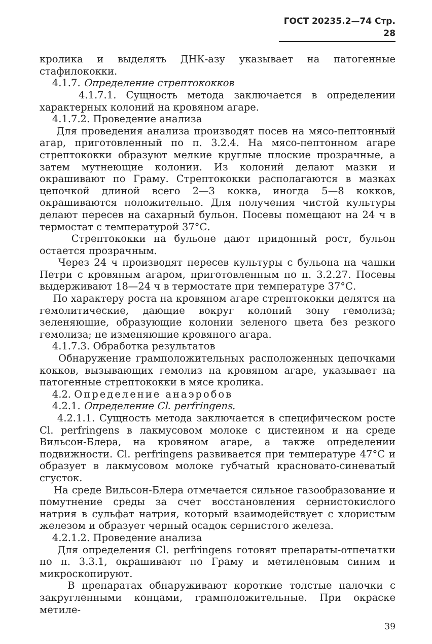ГОСТ 20235.2—74 Стр. 28
кролика и выделять ДНК-азу указывает на патогенные стафилококки.
4.1.7. Определение стрептококков
4.1.7.1. Сущность метода заключается в определении характерных колоний на кровяном агаре.
4.1.7.2. Проведение анализа
Для проведения анализа производят посев на мясо-пептонный агар, приготовленный по п. 3.2.4. На мясо-пептонном агаре стрептококки образуют мелкие круглые плоские прозрачные, а затем мутнеющие колонии. Из колоний делают мазки и окрашивают по Граму. Стрептококки располагаются в мазках цепочкой длиной всего 2—3 кокка, иногда 5—8 кокков, окрашиваются положительно. Для получения чистой культуры делают пересев на сахарный бульон. Посевы помещают на 24 ч в термостат с температурой 37°С.
Стрептококки на бульоне дают придонный рост, бульон остается прозрачным.
Через 24 ч производят пересев культуры с бульона на чашки Петри с кровяным агаром, приготовленным по п. 3.2.27. Посевы выдерживают 18—24 ч в термостате при температуре 37°С.
По характеру роста на кровяном агаре стрептококки делятся на гемолитические, дающие вокруг колоний зону гемолиза; зеленяющие, образующие колонии зеленого цвета без резкого гемолиза; не изменяющие кровяного агара.
4.1.7.3. Обработка результатов
Обнаружение грамположительных расположенных цепочками кокков, вызывающих гемолиз на кровяном агаре, указывает на патогенные стрептококки в мясе кролика.
4.2. Определение анаэробов
4.2.1. Определение Cl. perfringens.
4.2.1.1. Сущность метода заключается в специфическом росте Cl. perfringens в лакмусовом молоке с цистеином и на среде Вильсон-Блера, на кровяном агаре, а также определении подвижности. Cl. perfringens развивается при температуре 47°С и образует в лакмусовом молоке губчатый красновато-синеватый сгусток.
На среде Вильсон-Блера отмечается сильное газообразование и помутнение среды за счет восстановления сернистокислого натрия в сульфат натрия, который взаимодействует с хлористым железом и образует черный осадок сернистого железа.
4.2.1.2. Проведение анализа
Для определения Cl. perfringens готовят препараты-отпечатки по п. 3.3.1, окрашивают по Граму и метиленовым синим и микроскопируют.
В препаратах обнаруживают короткие толстые палочки с закругленными концами, грамположительные. При окраске метиле-
39